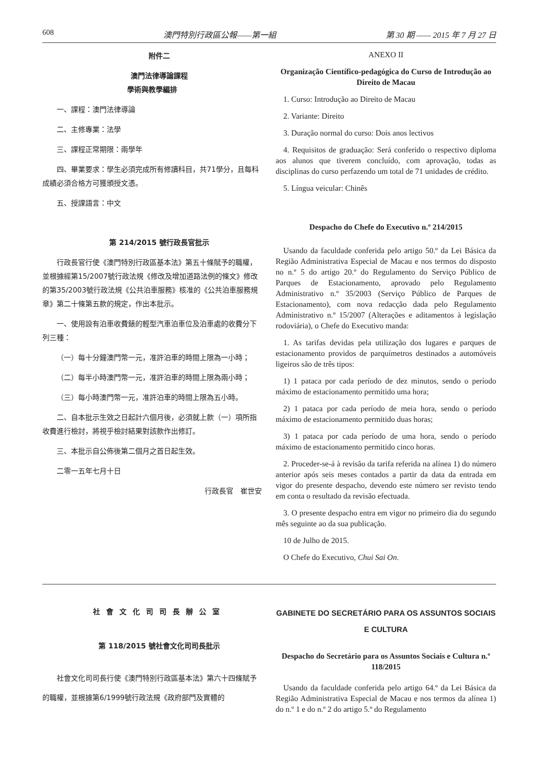608 澳門特別行政區公報——第一組 第 30 期 —— 2015 年 7 月 27 日
附件二
澳門法律導論課程
學術與教學編排
一、課程：澳門法律導論
二、主修專業：法學
三、課程正常期限：兩學年
四、畢業要求：學生必須完成所有修讀科目，共71學分，且每科成績必須合格方可獲頒授文憑。
五、授課語言：中文
第 214/2015 號行政長官批示
行政長官行使《澳門特別行政區基本法》第五十條賦予的職權，並根據經第15/2007號行政法規《修改及增加道路法例的條文》修改的第35/2003號行政法規《公共泊車服務》核准的《公共泊車服務規章》第二十條第五款的規定，作出本批示。
一、使用設有泊車收費錶的輕型汽車泊車位及泊車處的收費分下列三種：
（一）每十分鐘澳門幣一元，准許泊車的時間上限為一小時；
（二）每半小時澳門幣一元，准許泊車的時間上限為兩小時；
（三）每小時澳門幣一元，准許泊車的時間上限為五小時。
二、自本批示生效之日起計六個月後，必須就上款（一）項所指收費進行檢討，將視乎檢討結果對該款作出修訂。
三、本批示自公佈後第二個月之首日起生效。
二零一五年七月十日
行政長官　崔世安
ANEXO II
Organização Científico-pedagógica do Curso de Introdução ao Direito de Macau
1. Curso: Introdução ao Direito de Macau
2. Variante: Direito
3. Duração normal do curso: Dois anos lectivos
4. Requisitos de graduação: Será conferido o respectivo diploma aos alunos que tiverem concluído, com aprovação, todas as disciplinas do curso perfazendo um total de 71 unidades de crédito.
5. Língua veicular: Chinês
Despacho do Chefe do Executivo n.º 214/2015
Usando da faculdade conferida pelo artigo 50.º da Lei Básica da Região Administrativa Especial de Macau e nos termos do disposto no n.º 5 do artigo 20.º do Regulamento do Serviço Público de Parques de Estacionamento, aprovado pelo Regulamento Administrativo n.º 35/2003 (Serviço Público de Parques de Estacionamento), com nova redacção dada pelo Regulamento Administrativo n.º 15/2007 (Alterações e aditamentos à legislação rodoviária), o Chefe do Executivo manda:
1. As tarifas devidas pela utilização dos lugares e parques de estacionamento providos de parquímetros destinados a automóveis ligeiros são de três tipos:
1) 1 pataca por cada período de dez minutos, sendo o período máximo de estacionamento permitido uma hora;
2) 1 pataca por cada período de meia hora, sendo o período máximo de estacionamento permitido duas horas;
3) 1 pataca por cada período de uma hora, sendo o período máximo de estacionamento permitido cinco horas.
2. Proceder-se-á à revisão da tarifa referida na alínea 1) do número anterior após seis meses contados a partir da data da entrada em vigor do presente despacho, devendo este número ser revisto tendo em conta o resultado da revisão efectuada.
3. O presente despacho entra em vigor no primeiro dia do segundo mês seguinte ao da sua publicação.
10 de Julho de 2015.
O Chefe do Executivo, Chui Sai On.
社會文化司司長辦公室
第 118/2015 號社會文化司司長批示
社會文化司司長行使《澳門特別行政區基本法》第六十四條賦予的職權，並根據第6/1999號行政法規《政府部門及實體的
GABINETE DO SECRETÁRIO PARA OS ASSUNTOS SOCIAIS E CULTURA
Despacho do Secretário para os Assuntos Sociais e Cultura n.º 118/2015
Usando da faculdade conferida pelo artigo 64.º da Lei Básica da Região Administrativa Especial de Macau e nos termos da alínea 1) do n.º 1 e do n.º 2 do artigo 5.º do Regulamento